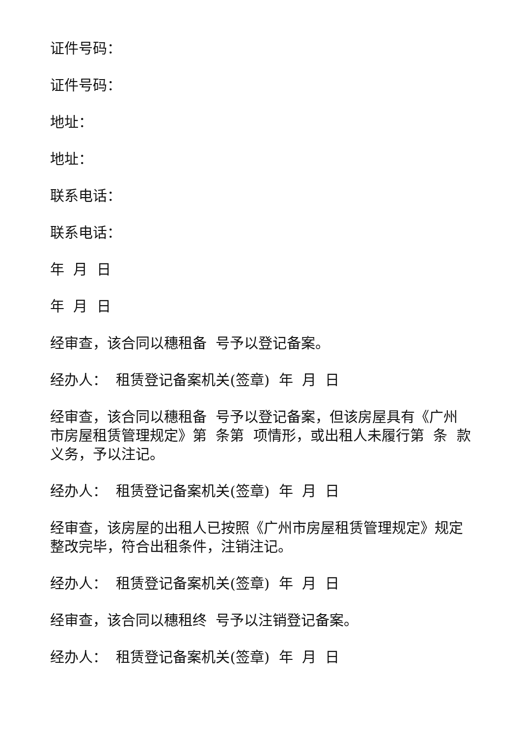证件号码：
证件号码：
地址：
地址：
联系电话：
联系电话：
年 月 日
年 月 日
经审查，该合同以穗租备 号予以登记备案。
经办人： 租赁登记备案机关(签章) 年 月 日
经审查，该合同以穗租备 号予以登记备案，但该房屋具有《广州市房屋租赁管理规定》第 条第 项情形，或出租人未履行第 条 款义务，予以注记。
经办人： 租赁登记备案机关(签章) 年 月 日
经审查，该房屋的出租人已按照《广州市房屋租赁管理规定》规定整改完毕，符合出租条件，注销注记。
经办人： 租赁登记备案机关(签章) 年 月 日
经审查，该合同以穗租终 号予以注销登记备案。
经办人： 租赁登记备案机关(签章) 年 月 日